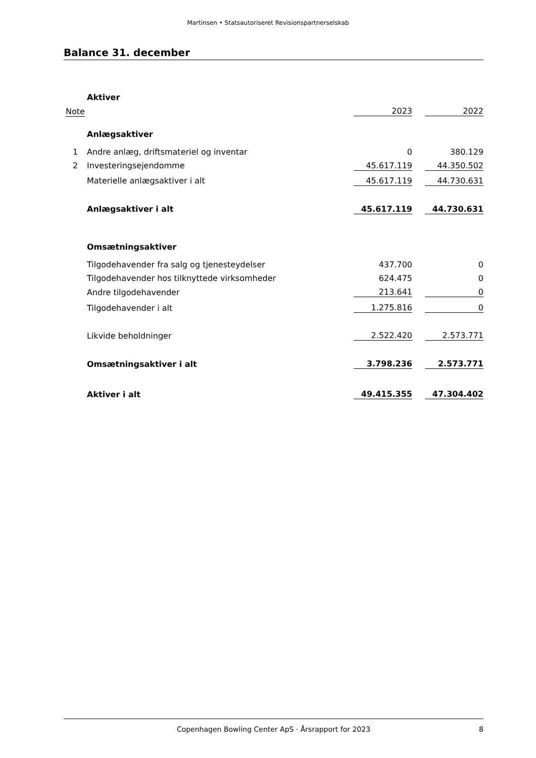Martinsen • Statsautoriseret Revisionspartnerselskab
Balance 31. december
| | Aktiver | | | |
| Note | | 2023 | | 2022 |
| | Anlægsaktiver | | | |
| 1 | Andre anlæg, driftsmateriel og inventar | 0 | | 380.129 |
| 2 | Investeringsejendomme | 45.617.119 | | 44.350.502 |
| | Materielle anlægsaktiver i alt | 45.617.119 | | 44.730.631 |
| | Anlægsaktiver i alt | 45.617.119 | | 44.730.631 |
| | Omsætningsaktiver | | | |
| | Tilgodehavender fra salg og tjenesteydelser | 437.700 | | 0 |
| | Tilgodehavender hos tilknyttede virksomheder | 624.475 | | 0 |
| | Andre tilgodehavender | 213.641 | | 0 |
| | Tilgodehavender i alt | 1.275.816 | | 0 |
| | Likvide beholdninger | 2.522.420 | | 2.573.771 |
| | Omsætningsaktiver i alt | 3.798.236 | | 2.573.771 |
| | Aktiver i alt | 49.415.355 | | 47.304.402 |
Copenhagen Bowling Center ApS · Årsrapport for 2023 8